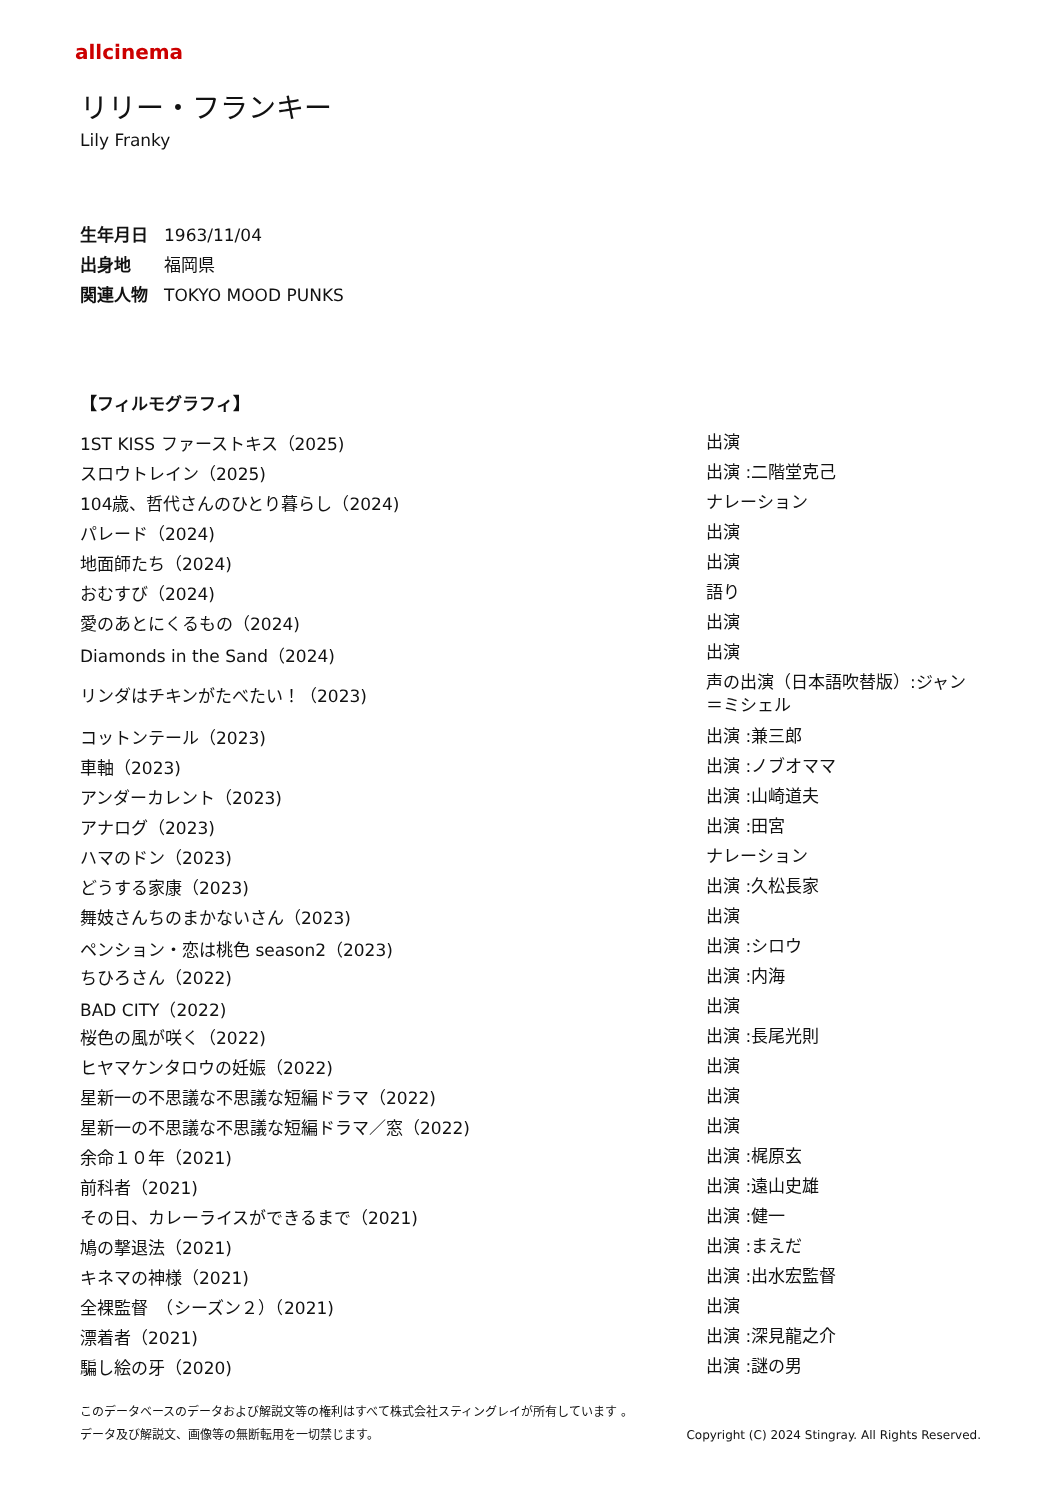allcinema
リリー・フランキー
Lily Franky
生年月日 1963/11/04
出身地 福岡県
関連人物 TOKYO MOOD PUNKS
【フィルモグラフィ】
| 1ST KISS ファーストキス（2025) | 出演 |
| スロウトレイン（2025) | 出演 :二階堂克己 |
| 104歳、哲代さんのひとり暮らし（2024) | ナレーション |
| パレード（2024) | 出演 |
| 地面師たち（2024) | 出演 |
| おむすび（2024) | 語り |
| 愛のあとにくるもの（2024) | 出演 |
| Diamonds in the Sand（2024) | 出演 |
| リンダはチキンがたべたい！（2023) | 声の出演（日本語吹替版）:ジャン＝ミシェル |
| コットンテール（2023) | 出演 :兼三郎 |
| 車軸（2023) | 出演 :ノブオママ |
| アンダーカレント（2023) | 出演 :山崎道夫 |
| アナログ（2023) | 出演 :田宮 |
| ハマのドン（2023) | ナレーション |
| どうする家康（2023) | 出演 :久松長家 |
| 舞妓さんちのまかないさん（2023) | 出演 |
| ペンション・恋は桃色 season2（2023) | 出演 :シロウ |
| ちひろさん（2022) | 出演 :内海 |
| BAD CITY（2022) | 出演 |
| 桜色の風が咲く（2022) | 出演 :長尾光則 |
| ヒヤマケンタロウの妊娠（2022) | 出演 |
| 星新一の不思議な不思議な短編ドラマ（2022) | 出演 |
| 星新一の不思議な不思議な短編ドラマ／窓（2022) | 出演 |
| 余命１０年（2021) | 出演 :梶原玄 |
| 前科者（2021) | 出演 :遠山史雄 |
| その日、カレーライスができるまで（2021) | 出演 :健一 |
| 鳩の撃退法（2021) | 出演 :まえだ |
| キネマの神様（2021) | 出演 :出水宏監督 |
| 全裸監督 （シーズン２）（2021) | 出演 |
| 漂着者（2021) | 出演 :深見龍之介 |
| 騙し絵の牙（2020) | 出演 :謎の男 |
このデータベースのデータおよび解説文等の権利はすべて株式会社スティングレイが所有しています 。
データ及び解説文、画像等の無断転用を一切禁じます。 Copyright (C) 2024 Stingray. All Rights Reserved.